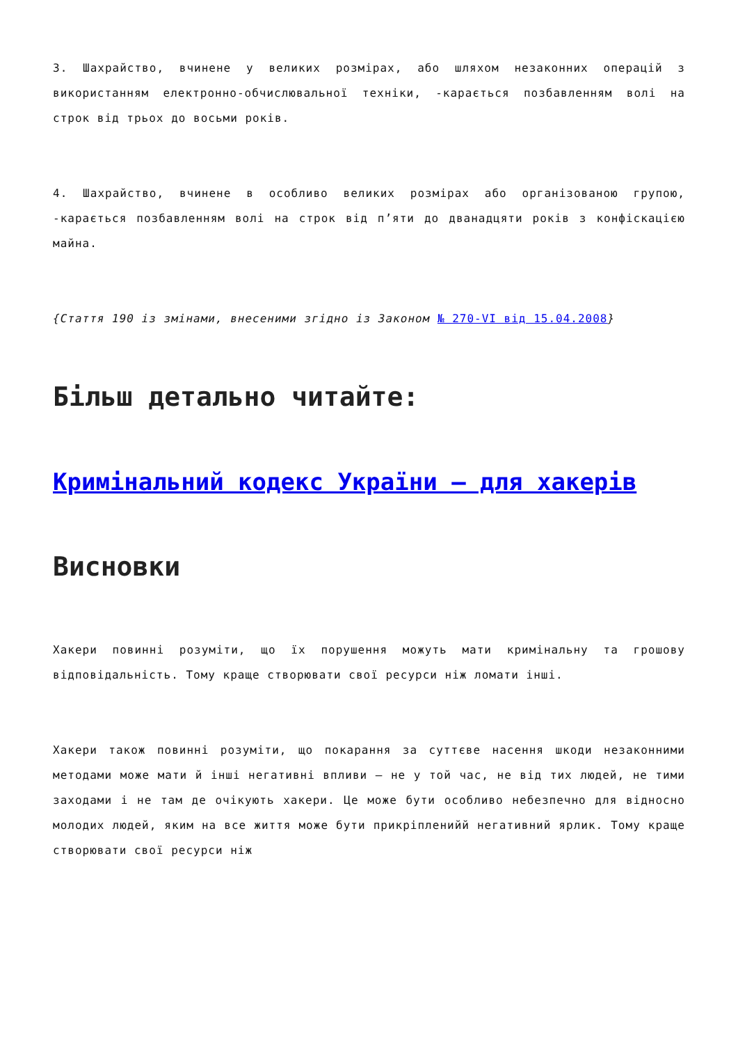3. Шахрайство, вчинене у великих розмірах, або шляхом незаконних операцій з використанням електронно-обчислювальної техніки, -карається позбавленням волі на строк від трьох до восьми років.
4. Шахрайство, вчинене в особливо великих розмірах або організованою групою, -карається позбавленням волі на строк від п’яти до дванадцяти років з конфіскацією майна.
{Стаття 190 із змінами, внесеними згідно із Законом № 270-VI від 15.04.2008}
Більш детально читайте:
Кримінальний кодекс України – для хакерів
Висновки
Хакери повинні розуміти, що їх порушення можуть мати кримінальну та грошову відповідальність. Тому краще створювати свої ресурси ніж ломати інші.
Хакери також повинні розуміти, що покарання за суттєве насення шкоди незаконними методами може мати й інші негативні впливи – не у той час, не від тих людей, не тими заходами і не там де очікують хакери. Це може бути особливо небезпечно для відносно молодих людей, яким на все життя може бути прикріпленийй негативний ярлик. Тому краще створювати свої ресурси ніж